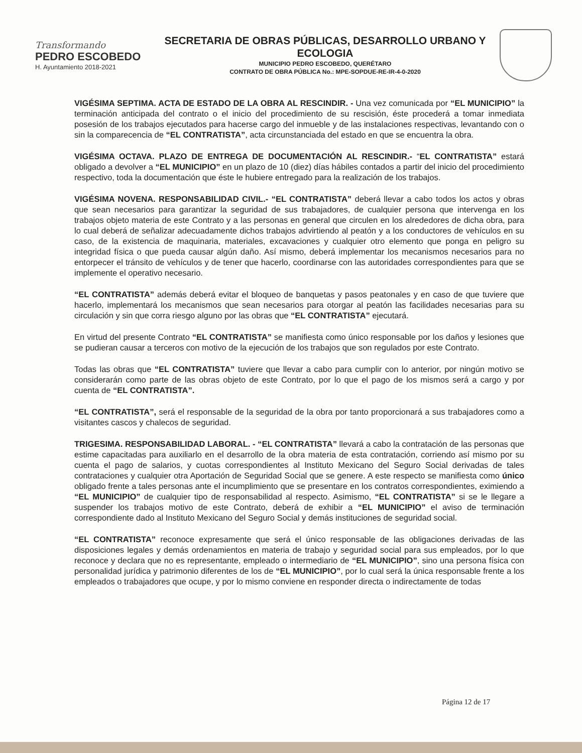Transformando
PEDRO ESCOBEDO
H. Ayuntamiento 2018-2021
SECRETARIA DE OBRAS PÚBLICAS, DESARROLLO URBANO Y ECOLOGIA
MUNICIPIO PEDRO ESCOBEDO, QUERÉTARO
CONTRATO DE OBRA PÚBLICA No.: MPE-SOPDUE-RE-IR-4-0-2020
VIGÉSIMA SEPTIMA. ACTA DE ESTADO DE LA OBRA AL RESCINDIR. - Una vez comunicada por “EL MUNICIPIO” la terminación anticipada del contrato o el inicio del procedimiento de su rescisión, éste procederá a tomar inmediata posesión de los trabajos ejecutados para hacerse cargo del inmueble y de las instalaciones respectivas, levantando con o sin la comparecencia de “EL CONTRATISTA”, acta circunstanciada del estado en que se encuentra la obra.
VIGÉSIMA OCTAVA. PLAZO DE ENTREGA DE DOCUMENTACIÓN AL RESCINDIR.- “EL CONTRATISTA” estará obligado a devolver a “EL MUNICIPIO” en un plazo de 10 (diez) días hábiles contados a partir del inicio del procedimiento respectivo, toda la documentación que éste le hubiere entregado para la realización de los trabajos.
VIGÉSIMA NOVENA. RESPONSABILIDAD CIVIL.- “EL CONTRATISTA” deberá llevar a cabo todos los actos y obras que sean necesarios para garantizar la seguridad de sus trabajadores, de cualquier persona que intervenga en los trabajos objeto materia de este Contrato y a las personas en general que circulen en los alrededores de dicha obra, para lo cual deberá de señalizar adecuadamente dichos trabajos advirtiendo al peatón y a los conductores de vehículos en su caso, de la existencia de maquinaria, materiales, excavaciones y cualquier otro elemento que ponga en peligro su integridad física o que pueda causar algún daño. Así mismo, deberá implementar los mecanismos necesarios para no entorpecer el tránsito de vehículos y de tener que hacerlo, coordinarse con las autoridades correspondientes para que se implemente el operativo necesario.
“EL CONTRATISTA” además deberá evitar el bloqueo de banquetas y pasos peatonales y en caso de que tuviere que hacerlo, implementará los mecanismos que sean necesarios para otorgar al peatón las facilidades necesarias para su circulación y sin que corra riesgo alguno por las obras que “EL CONTRATISTA” ejecutará.
En virtud del presente Contrato “EL CONTRATISTA” se manifiesta como único responsable por los daños y lesiones que se pudieran causar a terceros con motivo de la ejecución de los trabajos que son regulados por este Contrato.
Todas las obras que “EL CONTRATISTA” tuviere que llevar a cabo para cumplir con lo anterior, por ningún motivo se considerarán como parte de las obras objeto de este Contrato, por lo que el pago de los mismos será a cargo y por cuenta de “EL CONTRATISTA”.
“EL CONTRATISTA”, será el responsable de la seguridad de la obra por tanto proporcionará a sus trabajadores como a visitantes cascos y chalecos de seguridad.
TRIGESIMA. RESPONSABILIDAD LABORAL. - “EL CONTRATISTA” llevará a cabo la contratación de las personas que estime capacitadas para auxiliarlo en el desarrollo de la obra materia de esta contratación, corriendo así mismo por su cuenta el pago de salarios, y cuotas correspondientes al Instituto Mexicano del Seguro Social derivadas de tales contrataciones y cualquier otra Aportación de Seguridad Social que se genere. A este respecto se manifiesta como único obligado frente a tales personas ante el incumplimiento que se presentare en los contratos correspondientes, eximiendo a “EL MUNICIPIO” de cualquier tipo de responsabilidad al respecto. Asimismo, “EL CONTRATISTA” si se le llegare a suspender los trabajos motivo de este Contrato, deberá de exhibir a “EL MUNICIPIO” el aviso de terminación correspondiente dado al Instituto Mexicano del Seguro Social y demás instituciones de seguridad social.
“EL CONTRATISTA” reconoce expresamente que será el único responsable de las obligaciones derivadas de las disposiciones legales y demás ordenamientos en materia de trabajo y seguridad social para sus empleados, por lo que reconoce y declara que no es representante, empleado o intermediario de “EL MUNICIPIO”, sino una persona física con personalidad jurídica y patrimonio diferentes de los de “EL MUNICIPIO”, por lo cual será la única responsable frente a los empleados o trabajadores que ocupe, y por lo mismo conviene en responder directa o indirectamente de todas
Página 12 de 17